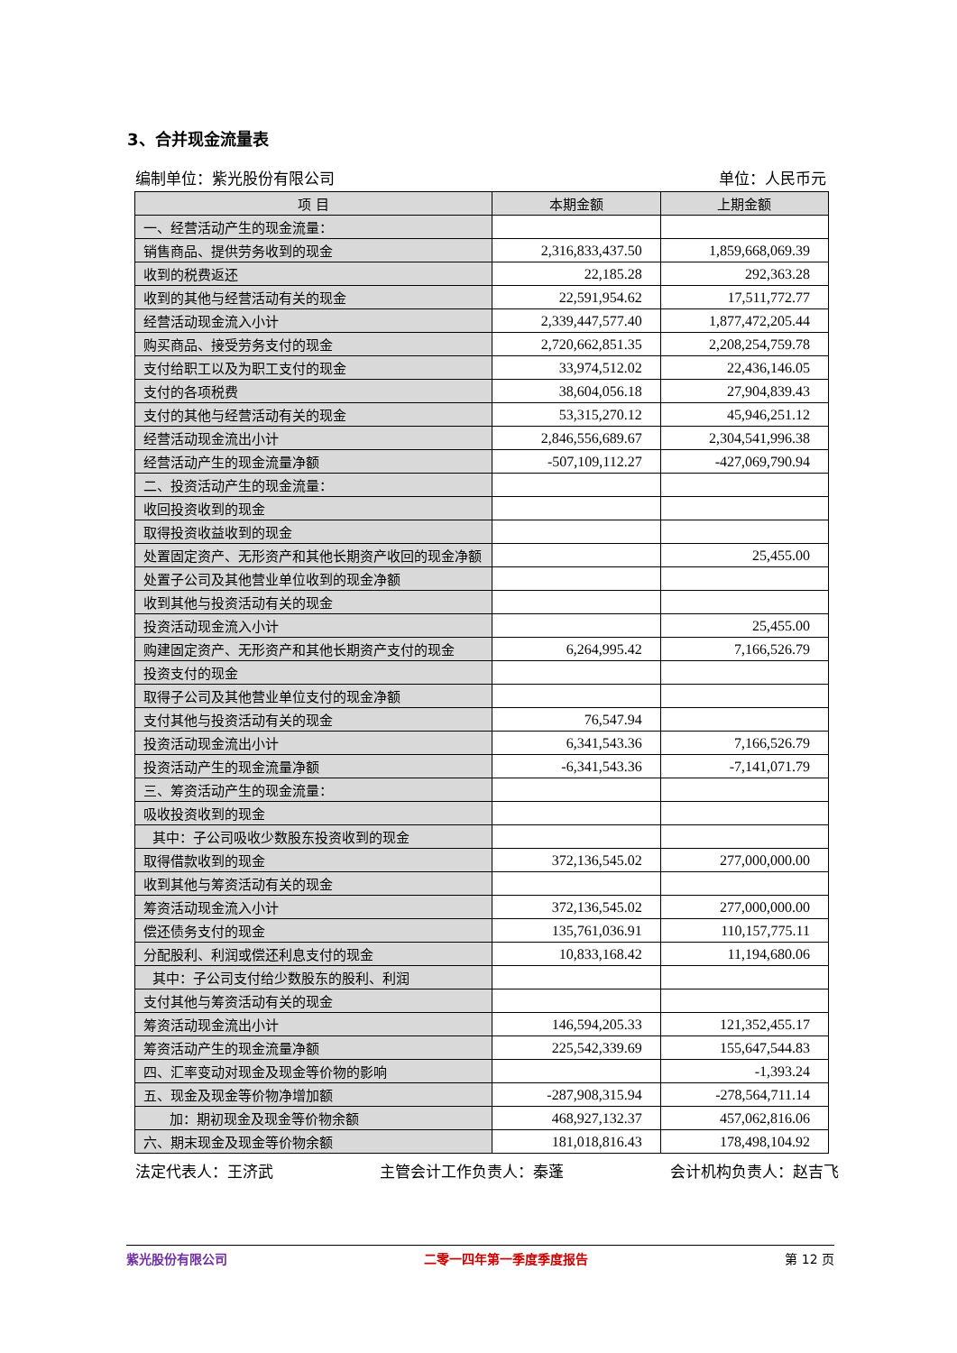3、合并现金流量表
编制单位：紫光股份有限公司 单位：人民币元
| 项 目 | 本期金额 | 上期金额 |
| --- | --- | --- |
| 一、经营活动产生的现金流量： | | |
| 销售商品、提供劳务收到的现金 | 2,316,833,437.50 | 1,859,668,069.39 |
| 收到的税费返还 | 22,185.28 | 292,363.28 |
| 收到的其他与经营活动有关的现金 | 22,591,954.62 | 17,511,772.77 |
| 经营活动现金流入小计 | 2,339,447,577.40 | 1,877,472,205.44 |
| 购买商品、接受劳务支付的现金 | 2,720,662,851.35 | 2,208,254,759.78 |
| 支付给职工以及为职工支付的现金 | 33,974,512.02 | 22,436,146.05 |
| 支付的各项税费 | 38,604,056.18 | 27,904,839.43 |
| 支付的其他与经营活动有关的现金 | 53,315,270.12 | 45,946,251.12 |
| 经营活动现金流出小计 | 2,846,556,689.67 | 2,304,541,996.38 |
| 经营活动产生的现金流量净额 | -507,109,112.27 | -427,069,790.94 |
| 二、投资活动产生的现金流量： | | |
| 收回投资收到的现金 | | |
| 取得投资收益收到的现金 | | |
| 处置固定资产、无形资产和其他长期资产收回的现金净额 | | 25,455.00 |
| 处置子公司及其他营业单位收到的现金净额 | | |
| 收到其他与投资活动有关的现金 | | |
| 投资活动现金流入小计 | | 25,455.00 |
| 购建固定资产、无形资产和其他长期资产支付的现金 | 6,264,995.42 | 7,166,526.79 |
| 投资支付的现金 | | |
| 取得子公司及其他营业单位支付的现金净额 | | |
| 支付其他与投资活动有关的现金 | 76,547.94 | |
| 投资活动现金流出小计 | 6,341,543.36 | 7,166,526.79 |
| 投资活动产生的现金流量净额 | -6,341,543.36 | -7,141,071.79 |
| 三、筹资活动产生的现金流量： | | |
| 吸收投资收到的现金 | | |
| 其中：子公司吸收少数股东投资收到的现金 | | |
| 取得借款收到的现金 | 372,136,545.02 | 277,000,000.00 |
| 收到其他与筹资活动有关的现金 | | |
| 筹资活动现金流入小计 | 372,136,545.02 | 277,000,000.00 |
| 偿还债务支付的现金 | 135,761,036.91 | 110,157,775.11 |
| 分配股利、利润或偿还利息支付的现金 | 10,833,168.42 | 11,194,680.06 |
| 其中：子公司支付给少数股东的股利、利润 | | |
| 支付其他与筹资活动有关的现金 | | |
| 筹资活动现金流出小计 | 146,594,205.33 | 121,352,455.17 |
| 筹资活动产生的现金流量净额 | 225,542,339.69 | 155,647,544.83 |
| 四、汇率变动对现金及现金等价物的影响 | | -1,393.24 |
| 五、现金及现金等价物净增加额 | -287,908,315.94 | -278,564,711.14 |
| 加：期初现金及现金等价物余额 | 468,927,132.37 | 457,062,816.06 |
| 六、期末现金及现金等价物余额 | 181,018,816.43 | 178,498,104.92 |
法定代表人：王济武 主管会计工作负责人：秦蓬 会计机构负责人：赵吉飞
紫光股份有限公司 二零一四年第一季度季度报告 第 12 页